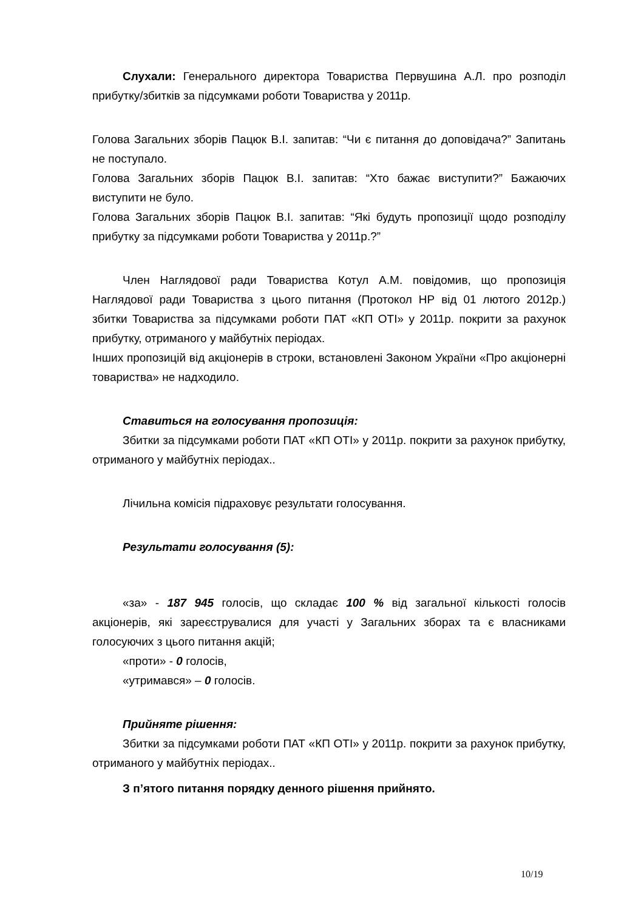Слухали: Генерального директора Товариства Первушина А.Л. про розподіл прибутку/збитків за підсумками роботи Товариства у 2011р.
Голова Загальних зборів Пацюк В.І. запитав: “Чи є питання до доповідача?” Запитань не поступало.
Голова Загальних зборів Пацюк В.І. запитав: “Хто бажає виступити?” Бажаючих виступити не було.
Голова Загальних зборів Пацюк В.І. запитав: “Які будуть пропозиції щодо розподілу прибутку за підсумками роботи Товариства у 2011р.?”
Член Наглядової ради Товариства Котул А.М. повідомив, що пропозиція Наглядової ради Товариства з цього питання (Протокол НР від 01 лютого 2012р.) збитки Товариства за підсумками роботи ПАТ «КП ОТІ» у 2011р. покрити за рахунок прибутку, отриманого у майбутніх періодах.
Інших пропозицій від акціонерів в строки, встановлені Законом України «Про акціонерні товариства» не надходило.
Ставиться на голосування пропозиція:
Збитки за підсумками роботи ПАТ «КП ОТІ» у 2011р. покрити за рахунок прибутку, отриманого у майбутніх періодах..
Лічильна комісія підраховує результати голосування.
Результати голосування (5):
«за» - 187 945 голосів, що складає 100 % від загальної кількості голосів акціонерів, які зареєструвалися для участі у Загальних зборах та є власниками голосуючих з цього питання акцій;
«проти» - 0 голосів,
«утримався» – 0 голосів.
Прийняте рішення:
Збитки за підсумками роботи ПАТ «КП ОТІ» у 2011р. покрити за рахунок прибутку, отриманого у майбутніх періодах..
З п’ятого питання порядку денного рішення прийнято.
10/19